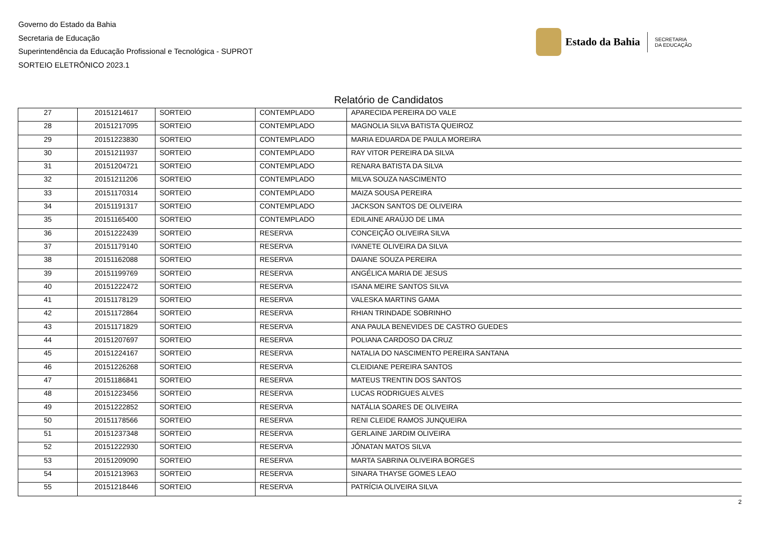Governo do Estado da Bahia
Secretaria de Educação
Superintendência da Educação Profissional e Tecnológica - SUPROT
SORTEIO ELETRÔNICO 2023.1
Estado da Bahia
SECRETARIA
DA EDUCAÇÃO
Relatório de Candidatos
| 27 | 20151214617 | SORTEIO | CONTEMPLADO | APARECIDA PEREIRA DO VALE |
| 28 | 20151217095 | SORTEIO | CONTEMPLADO | MAGNOLIA SILVA BATISTA QUEIROZ |
| 29 | 20151223830 | SORTEIO | CONTEMPLADO | MARIA EDUARDA DE PAULA MOREIRA |
| 30 | 20151211937 | SORTEIO | CONTEMPLADO | RAY VITOR PEREIRA DA SILVA |
| 31 | 20151204721 | SORTEIO | CONTEMPLADO | RENARA BATISTA DA SILVA |
| 32 | 20151211206 | SORTEIO | CONTEMPLADO | MILVA SOUZA NASCIMENTO |
| 33 | 20151170314 | SORTEIO | CONTEMPLADO | MAIZA SOUSA PEREIRA |
| 34 | 20151191317 | SORTEIO | CONTEMPLADO | JACKSON SANTOS DE OLIVEIRA |
| 35 | 20151165400 | SORTEIO | CONTEMPLADO | EDILAINE ARAÚJO DE LIMA |
| 36 | 20151222439 | SORTEIO | RESERVA | CONCEIÇÃO OLIVEIRA SILVA |
| 37 | 20151179140 | SORTEIO | RESERVA | IVANETE OLIVEIRA DA SILVA |
| 38 | 20151162088 | SORTEIO | RESERVA | DAIANE SOUZA PEREIRA |
| 39 | 20151199769 | SORTEIO | RESERVA | ANGÉLICA MARIA DE JESUS |
| 40 | 20151222472 | SORTEIO | RESERVA | ISANA MEIRE SANTOS SILVA |
| 41 | 20151178129 | SORTEIO | RESERVA | VALESKA MARTINS GAMA |
| 42 | 20151172864 | SORTEIO | RESERVA | RHIAN TRINDADE SOBRINHO |
| 43 | 20151171829 | SORTEIO | RESERVA | ANA PAULA BENEVIDES DE CASTRO GUEDES |
| 44 | 20151207697 | SORTEIO | RESERVA | POLIANA CARDOSO DA CRUZ |
| 45 | 20151224167 | SORTEIO | RESERVA | NATALIA DO NASCIMENTO PEREIRA SANTANA |
| 46 | 20151226268 | SORTEIO | RESERVA | CLEIDIANE PEREIRA SANTOS |
| 47 | 20151186841 | SORTEIO | RESERVA | MATEUS TRENTIN DOS SANTOS |
| 48 | 20151223456 | SORTEIO | RESERVA | LUCAS RODRIGUES ALVES |
| 49 | 20151222852 | SORTEIO | RESERVA | NATÁLIA SOARES DE OLIVEIRA |
| 50 | 20151178566 | SORTEIO | RESERVA | RENI CLEIDE RAMOS JUNQUEIRA |
| 51 | 20151237348 | SORTEIO | RESERVA | GERLAINE JARDIM OLIVEIRA |
| 52 | 20151222930 | SORTEIO | RESERVA | JÔNATAN MATOS SILVA |
| 53 | 20151209090 | SORTEIO | RESERVA | MARTA SABRINA OLIVEIRA BORGES |
| 54 | 20151213963 | SORTEIO | RESERVA | SINARA THAYSE GOMES LEAO |
| 55 | 20151218446 | SORTEIO | RESERVA | PATRÍCIA OLIVEIRA SILVA |
2